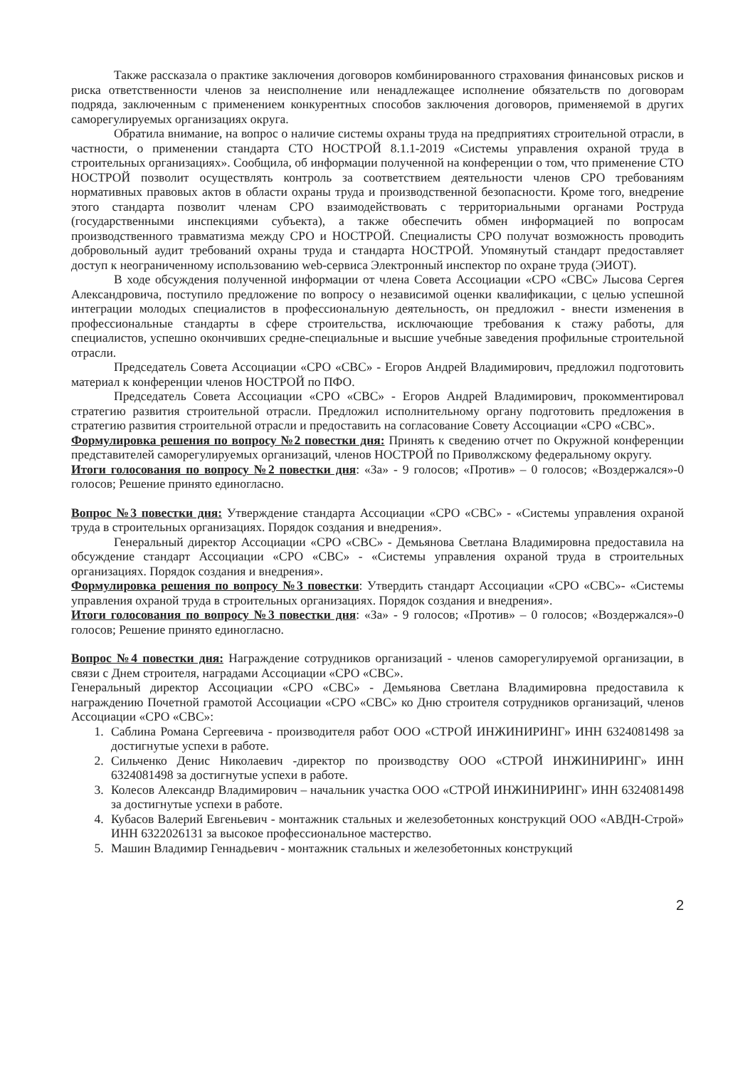Также рассказала о практике заключения договоров комбинированного страхования финансовых рисков и риска ответственности членов за неисполнение или ненадлежащее исполнение обязательств по договорам подряда, заключенным с применением конкурентных способов заключения договоров, применяемой в других саморегулируемых организациях округа.
Обратила внимание, на вопрос о наличие системы охраны труда на предприятиях строительной отрасли, в частности, о применении стандарта СТО НОСТРОЙ 8.1.1-2019 «Системы управления охраной труда в строительных организациях». Сообщила, об информации полученной на конференции о том, что применение СТО НОСТРОЙ позволит осуществлять контроль за соответствием деятельности членов СРО требованиям нормативных правовых актов в области охраны труда и производственной безопасности. Кроме того, внедрение этого стандарта позволит членам СРО взаимодействовать с территориальными органами Роструда (государственными инспекциями субъекта), а также обеспечить обмен информацией по вопросам производственного травматизма между СРО и НОСТРОЙ. Специалисты СРО получат возможность проводить добровольный аудит требований охраны труда и стандарта НОСТРОЙ. Упомянутый стандарт предоставляет доступ к неограниченному использованию web-сервиса Электронный инспектор по охране труда (ЭИОТ).
В ходе обсуждения полученной информации от члена Совета Ассоциации «СРО «СВС» Лысова Сергея Александровича, поступило предложение по вопросу о независимой оценки квалификации, с целью успешной интеграции молодых специалистов в профессиональную деятельность, он предложил - внести изменения в профессиональные стандарты в сфере строительства, исключающие требования к стажу работы, для специалистов, успешно окончивших средне-специальные и высшие учебные заведения профильные строительной отрасли.
Председатель Совета Ассоциации «СРО «СВС» - Егоров Андрей Владимирович, предложил подготовить материал к конференции членов НОСТРОЙ по ПФО.
Председатель Совета Ассоциации «СРО «СВС» - Егоров Андрей Владимирович, прокомментировал стратегию развития строительной отрасли. Предложил исполнительному органу подготовить предложения в стратегию развития строительной отрасли и предоставить на согласование Совету Ассоциации «СРО «СВС».
Формулировка решения по вопросу №2 повестки дня: Принять к сведению отчет по Окружной конференции представителей саморегулируемых организаций, членов НОСТРОЙ по Приволжскому федеральному округу.
Итоги голосования по вопросу №2 повестки дня: «За» - 9 голосов; «Против» – 0 голосов; «Воздержался»-0 голосов; Решение принято единогласно.
Вопрос №3 повестки дня: Утверждение стандарта Ассоциации «СРО «СВС» - «Системы управления охраной труда в строительных организациях. Порядок создания и внедрения».
Генеральный директор Ассоциации «СРО «СВС» - Демьянова Светлана Владимировна предоставила на обсуждение стандарт Ассоциации «СРО «СВС» - «Системы управления охраной труда в строительных организациях. Порядок создания и внедрения».
Формулировка решения по вопросу №3 повестки: Утвердить стандарт Ассоциации «СРО «СВС»- «Системы управления охраной труда в строительных организациях. Порядок создания и внедрения».
Итоги голосования по вопросу №3 повестки дня: «За» - 9 голосов; «Против» – 0 голосов; «Воздержался»-0 голосов; Решение принято единогласно.
Вопрос №4 повестки дня: Награждение сотрудников организаций - членов саморегулируемой организации, в связи с Днем строителя, наградами Ассоциации «СРО «СВС».
Генеральный директор Ассоциации «СРО «СВС» - Демьянова Светлана Владимировна предоставила к награждению Почетной грамотой Ассоциации «СРО «СВС» ко Дню строителя сотрудников организаций, членов Ассоциации «СРО «СВС»:
1. Саблина Романа Сергеевича - производителя работ ООО «СТРОЙ ИНЖИНИРИНГ» ИНН 6324081498 за достигнутые успехи в работе.
2. Сильченко Денис Николаевич -директор по производству ООО «СТРОЙ ИНЖИНИРИНГ» ИНН 6324081498 за достигнутые успехи в работе.
3. Колесов Александр Владимирович – начальник участка ООО «СТРОЙ ИНЖИНИРИНГ» ИНН 6324081498 за достигнутые успехи в работе.
4. Кубасов Валерий Евгеньевич - монтажник стальных и железобетонных конструкций ООО «АВДН-Строй» ИНН 6322026131 за высокое профессиональное мастерство.
5. Машин Владимир Геннадьевич - монтажник стальных и железобетонных конструкций
2